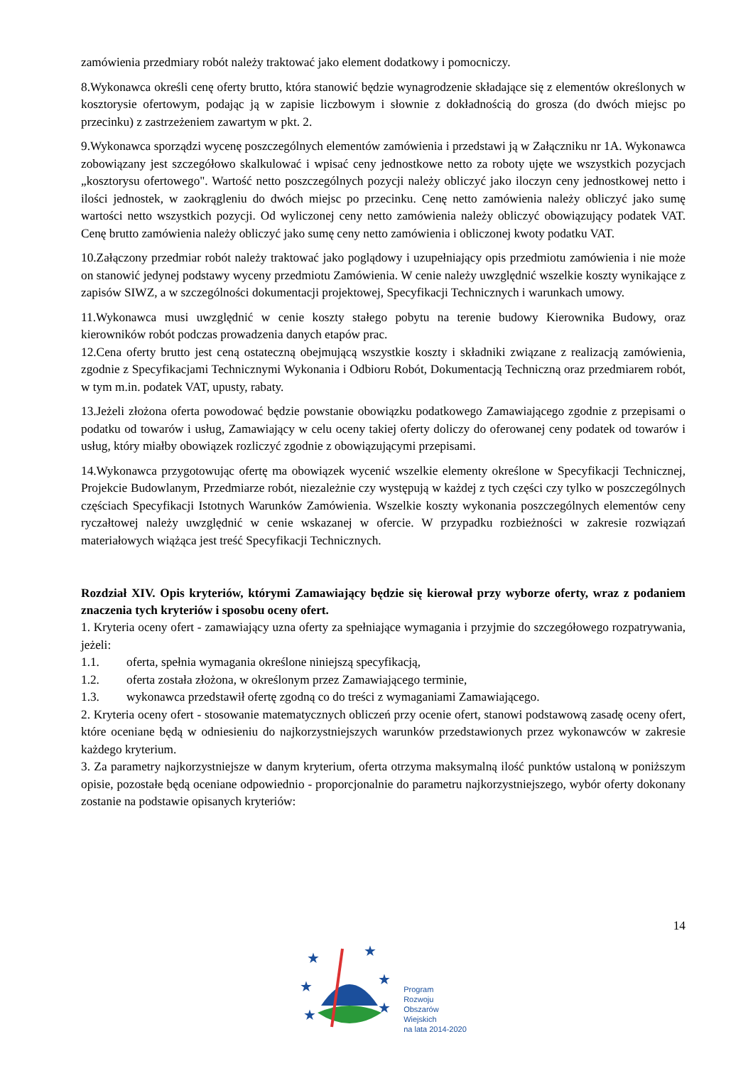zamówienia przedmiary robót należy traktować jako element dodatkowy i pomocniczy.
8.Wykonawca określi cenę oferty brutto, która stanowić będzie wynagrodzenie składające się z elementów określonych w kosztorysie ofertowym, podając ją w zapisie liczbowym i słownie z dokładnością do grosza (do dwóch miejsc po przecinku) z zastrzeżeniem zawartym w pkt. 2.
9.Wykonawca sporządzi wycenę poszczególnych elementów zamówienia i przedstawi ją w Załączniku nr 1A. Wykonawca zobowiązany jest szczegółowo skalkulować i wpisać ceny jednostkowe netto za roboty ujęte we wszystkich pozycjach „kosztorysu ofertowego". Wartość netto poszczególnych pozycji należy obliczyć jako iloczyn ceny jednostkowej netto i ilości jednostek, w zaokrągleniu do dwóch miejsc po przecinku. Cenę netto zamówienia należy obliczyć jako sumę wartości netto wszystkich pozycji. Od wyliczonej ceny netto zamówienia należy obliczyć obowiązujący podatek VAT. Cenę brutto zamówienia należy obliczyć jako sumę ceny netto zamówienia i obliczonej kwoty podatku VAT.
10.Załączony przedmiar robót należy traktować jako poglądowy i uzupełniający opis przedmiotu zamówienia i nie może on stanowić jedynej podstawy wyceny przedmiotu Zamówienia. W cenie należy uwzględnić wszelkie koszty wynikające z zapisów SIWZ, a w szczególności dokumentacji projektowej, Specyfikacji Technicznych i warunkach umowy.
11.Wykonawca musi uwzględnić w cenie koszty stałego pobytu na terenie budowy Kierownika Budowy, oraz kierowników robót podczas prowadzenia danych etapów prac.
12.Cena oferty brutto jest ceną ostateczną obejmującą wszystkie koszty i składniki związane z realizacją zamówienia, zgodnie z Specyfikacjami Technicznymi Wykonania i Odbioru Robót, Dokumentacją Techniczną oraz przedmiarem robót, w tym m.in. podatek VAT, upusty, rabaty.
13.Jeżeli złożona oferta powodować będzie powstanie obowiązku podatkowego Zamawiającego zgodnie z przepisami o podatku od towarów i usług, Zamawiający w celu oceny takiej oferty doliczy do oferowanej ceny podatek od towarów i usług, który miałby obowiązek rozliczyć zgodnie z obowiązującymi przepisami.
14.Wykonawca przygotowując ofertę ma obowiązek wycenić wszelkie elementy określone w Specyfikacji Technicznej, Projekcie Budowlanym, Przedmiarze robót, niezależnie czy występują w każdej z tych części czy tylko w poszczególnych częściach Specyfikacji Istotnych Warunków Zamówienia. Wszelkie koszty wykonania poszczególnych elementów ceny ryczałtowej należy uwzględnić w cenie wskazanej w ofercie. W przypadku rozbieżności w zakresie rozwiązań materiałowych wiążąca jest treść Specyfikacji Technicznych.
Rozdział XIV. Opis kryteriów, którymi Zamawiający będzie się kierował przy wyborze oferty, wraz z podaniem znaczenia tych kryteriów i sposobu oceny ofert.
1. Kryteria oceny ofert - zamawiający uzna oferty za spełniające wymagania i przyjmie do szczegółowego rozpatrywania, jeżeli:
1.1. oferta, spełnia wymagania określone niniejszą specyfikacją,
1.2. oferta została złożona, w określonym przez Zamawiającego terminie,
1.3. wykonawca przedstawił ofertę zgodną co do treści z wymaganiami Zamawiającego.
2. Kryteria oceny ofert - stosowanie matematycznych obliczeń przy ocenie ofert, stanowi podstawową zasadę oceny ofert, które oceniane będą w odniesieniu do najkorzystniejszych warunków przedstawionych przez wykonawców w zakresie każdego kryterium.
3. Za parametry najkorzystniejsze w danym kryterium, oferta otrzyma maksymalną ilość punktów ustaloną w poniższym opisie, pozostałe będą oceniane odpowiednio - proporcjonalnie do parametru najkorzystniejszego, wybór oferty dokonany zostanie na podstawie opisanych kryteriów:
14
★
★
★
★
★
★
Program
Rozwoju
Obszarów
Wiejskich
na lata 2014-2020